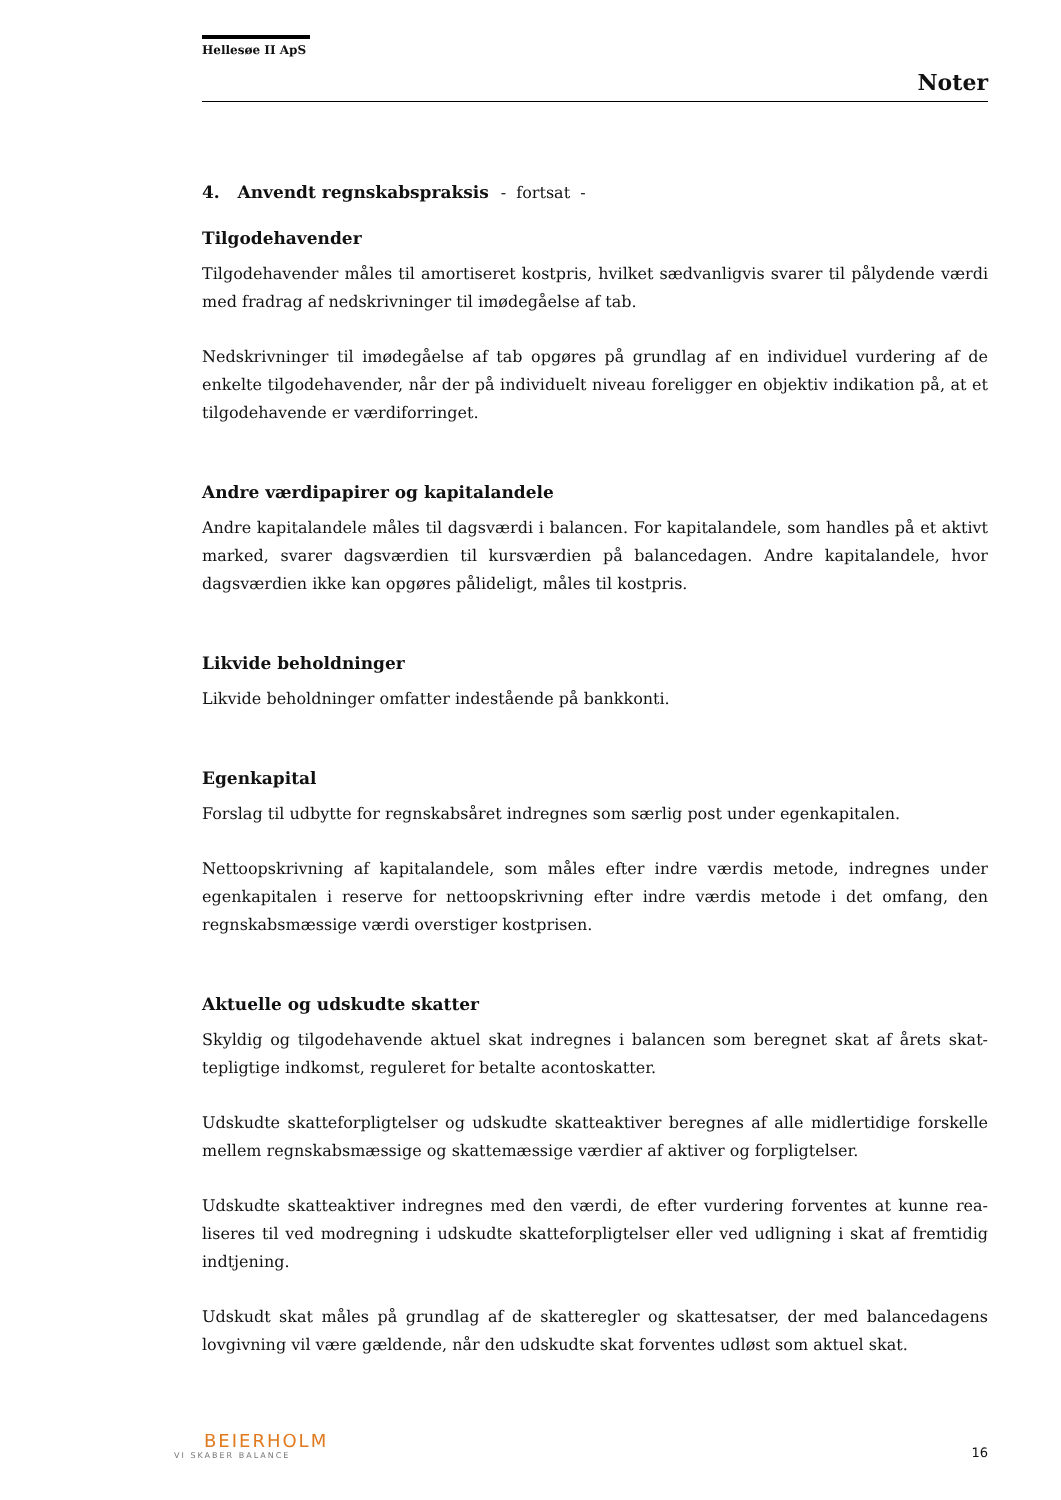Hellesøe II ApS
Noter
4. Anvendt regnskabspraksis - fortsat -
Tilgodehavender
Tilgodehavender måles til amortiseret kostpris, hvilket sædvanligvis svarer til pålydende værdi med fradrag af nedskrivninger til imødegåelse af tab.
Nedskrivninger til imødegåelse af tab opgøres på grundlag af en individuel vurdering af de enkelte tilgodehavender, når der på individuelt niveau foreligger en objektiv indikation på, at et tilgodehavende er værdiforringet.
Andre værdipapirer og kapitalandele
Andre kapitalandele måles til dagsværdi i balancen. For kapitalandele, som handles på et aktivt marked, svarer dagsværdien til kursværdien på balancedagen. Andre kapitalandele, hvor dagsværdien ikke kan opgøres påli­deligt, måles til kostpris.
Likvide beholdninger
Likvide beholdninger omfatter indestående på bankkonti.
Egenkapital
Forslag til udbytte for regnskabsåret indregnes som særlig post under egenkapitalen.
Nettoopskrivning af kapitalandele, som måles efter indre værdis metode, indregnes under egenkapitalen i reserve for nettoopskrivning efter indre værdis metode i det omfang, den regnskabsmæssige værdi overstiger kostprisen.
Aktuelle og udskudte skatter
Skyldig og tilgodehavende aktuel skat indregnes i balancen som beregnet skat af årets skat­tepligtige indkomst, reguleret for betalte acontoskatter.
Udskudte skatteforpligtelser og udskudte skatteaktiver beregnes af alle midlertidige forskelle mellem regnskabsmæssige og skattemæssige værdier af aktiver og forpligtelser.
Udskudte skatteaktiver indregnes med den værdi, de efter vurdering forventes at kunne rea­liseres til ved modregning i udskudte skatteforpligtelser eller ved udligning i skat af frem­tidig indtjening.
Udskudt skat måles på grundlag af de skatteregler og skattesatser, der med balancedagens lovgivning vil være gældende, når den udskudte skat forventes udløst som aktuel skat.
BEIERHOLM
VI SKABER BALANCE
16